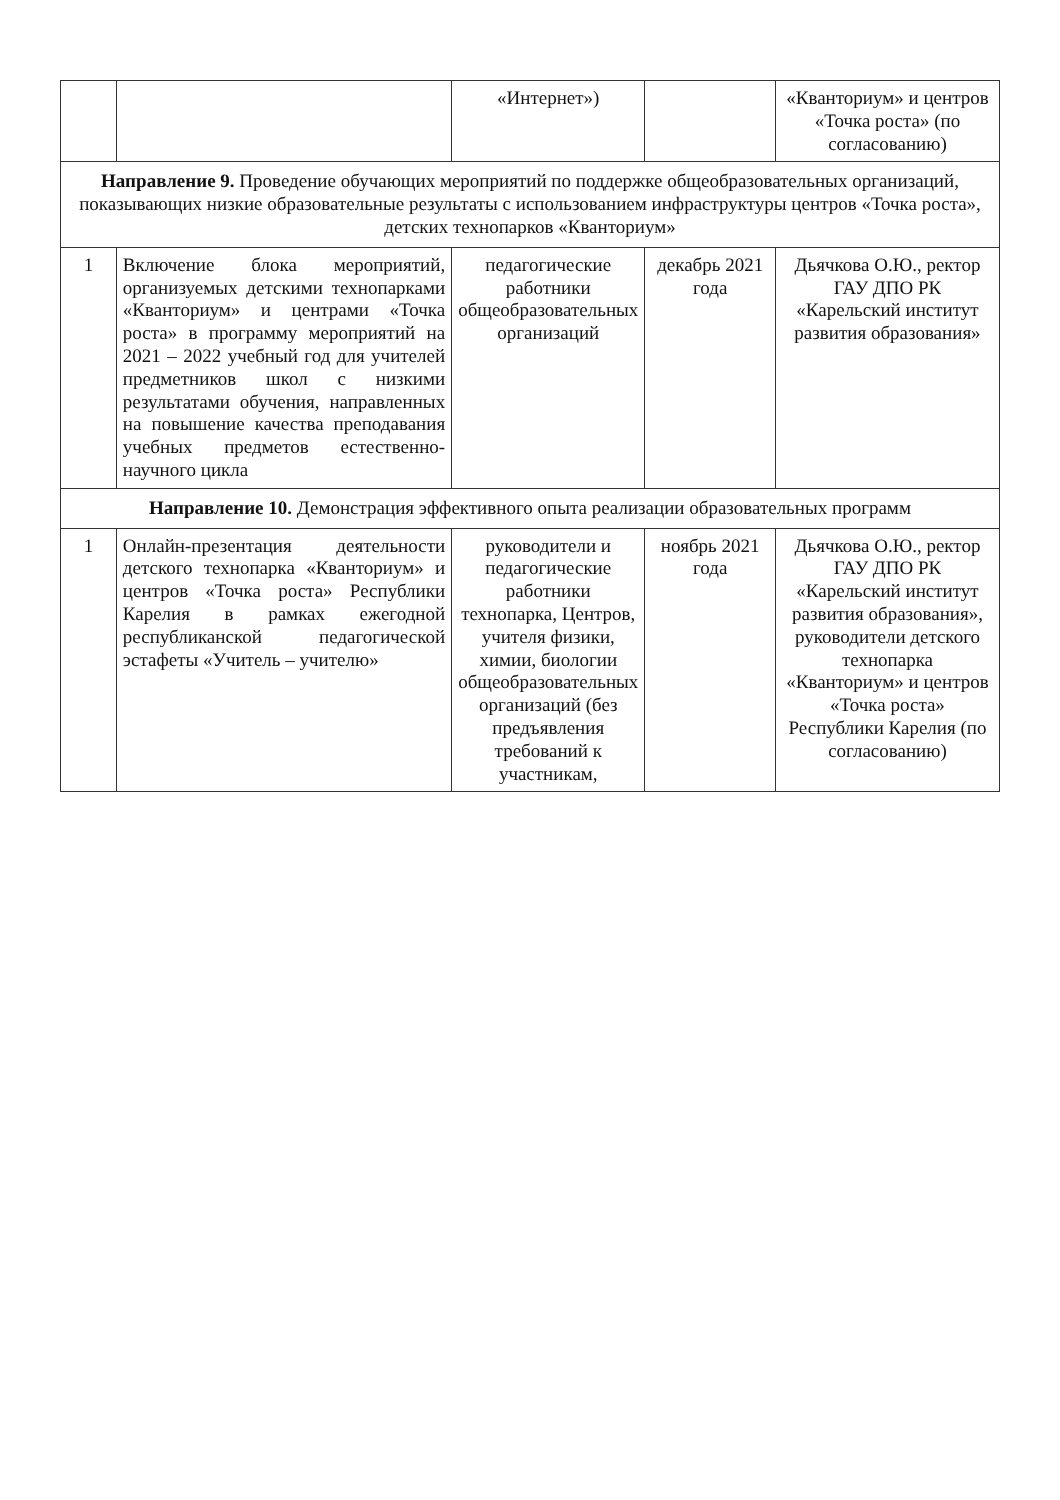| | | «Интернет») | | «Кванториум» и центров «Точка роста» (по согласованию) |
| Направление 9. Проведение обучающих мероприятий по поддержке общеобразовательных организаций, показывающих низкие образовательные результаты с использованием инфраструктуры центров «Точка роста», детских технопарков «Кванториум» | | | | |
| 1 | Включение блока мероприятий, организуемых детскими технопарками «Кванториум» и центрами «Точка роста» в программу мероприятий на 2021 – 2022 учебный год для учителей предметников школ с низкими результатами обучения, направленных на повышение качества преподавания учебных предметов естественно-научного цикла | педагогические работники общеобразовательных организаций | декабрь 2021 года | Дьячкова О.Ю., ректор ГАУ ДПО РК «Карельский институт развития образования» |
| Направление 10. Демонстрация эффективного опыта реализации образовательных программ | | | | |
| 1 | Онлайн-презентация деятельности детского технопарка «Кванториум» и центров «Точка роста» Республики Карелия в рамках ежегодной республиканской педагогической эстафеты «Учитель – учителю» | руководители и педагогические работники технопарка, Центров, учителя физики, химии, биологии общеобразовательных организаций (без предъявления требований к участникам, | ноябрь 2021 года | Дьячкова О.Ю., ректор ГАУ ДПО РК «Карельский институт развития образования», руководители детского технопарка «Кванториум» и центров «Точка роста» Республики Карелия (по согласованию) |